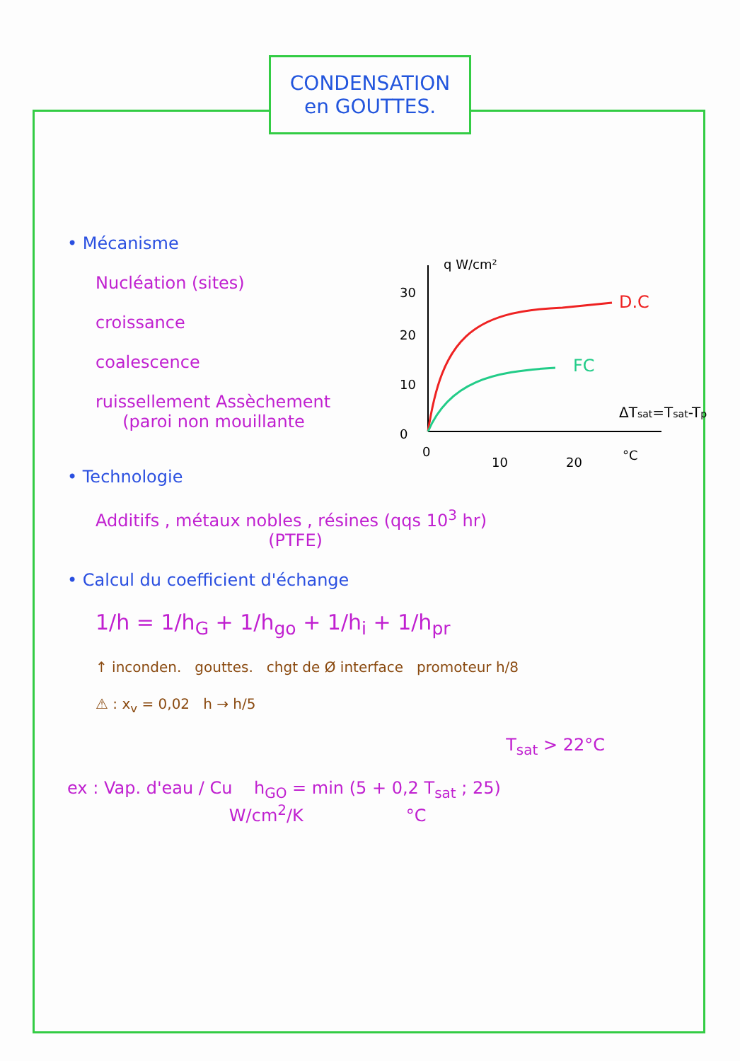CONDENSATION
en GOUTTES.
• Mécanisme
Nucléation (sites)
croissance
coalescence
ruissellement Assèchement
(paroi non mouillante
• Technologie
Additifs , métaux nobles , résines (qqs 10<sup>3</sup> hr)
(PTFE)
• Calcul du coefficient d'échange
1/h = 1/h<sub>G</sub> + 1/h<sub>go</sub> + 1/h<sub>i</sub> + 1/h<sub>pr</sub>
↑ inconden. gouttes. chgt de Ø interface promoteur h/8
⚠ : x<sub>v</sub> = 0,02 h → h/5
T<sub>sat</sub> > 22°C
ex : Vap. d'eau / Cu h<sub>GO</sub> = min (5 + 0,2 T<sub>sat</sub> ; 25)
W/cm<sup>2</sup>/K °C
q W/cm²
30
20
10
0
0
10
20
°C
D.C
FC
ΔTsat=Tsat-Tp